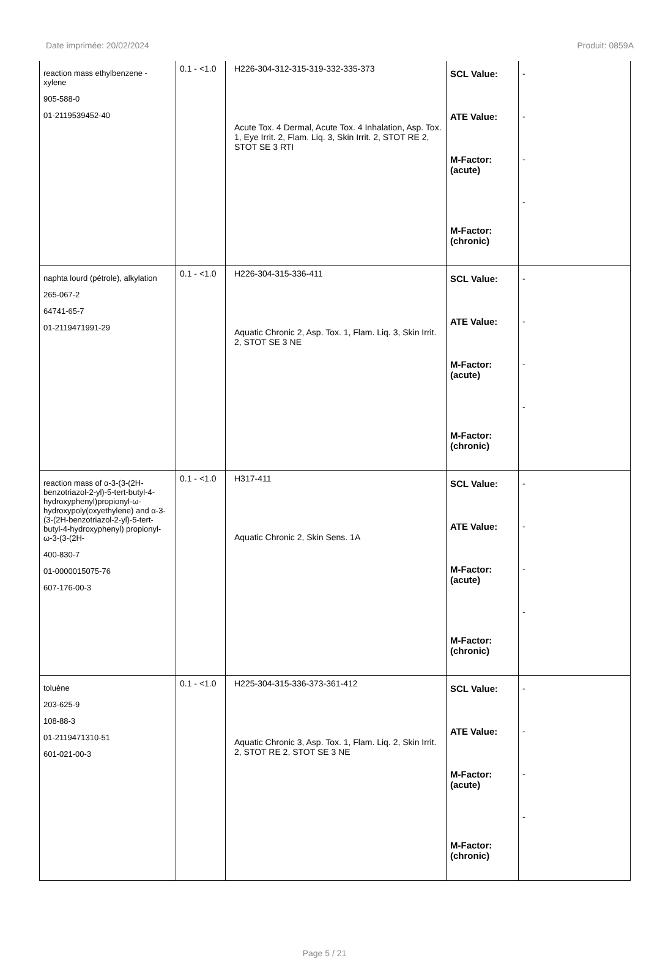Date imprimée: 20/02/2024 Produit: 0859A
| reaction mass ethylbenzene - xylene 905-588-0 01-2119539452-40 | 0.1 - <1.0 | H226-304-312-315-319-332-335-373 Acute Tox. 4 Dermal, Acute Tox. 4 Inhalation, Asp. Tox. 1, Eye Irrit. 2, Flam. Liq. 3, Skin Irrit. 2, STOT RE 2, STOT SE 3 RTI | SCL Value: ATE Value: M-Factor: (acute) M-Factor: (chronic) | - - - - |
| naphta lourd (pétrole), alkylation 265-067-2 64741-65-7 01-2119471991-29 | 0.1 - <1.0 | H226-304-315-336-411 Aquatic Chronic 2, Asp. Tox. 1, Flam. Liq. 3, Skin Irrit. 2, STOT SE 3 NE | SCL Value: ATE Value: M-Factor: (acute) M-Factor: (chronic) | - - - - |
| reaction mass of α-3-(3-(2H-benzotriazol-2-yl)-5-tert-butyl-4-hydroxyphenyl)propionyl-ω-hydroxypoly(oxyethylene) and α-3-(3-(2H-benzotriazol-2-yl)-5-tert-butyl-4-hydroxyphenyl) propionyl-ω-3-(3-(2H- 400-830-7 01-0000015075-76 607-176-00-3 | 0.1 - <1.0 | H317-411 Aquatic Chronic 2, Skin Sens. 1A | SCL Value: ATE Value: M-Factor: (acute) M-Factor: (chronic) | - - - - |
| toluène 203-625-9 108-88-3 01-2119471310-51 601-021-00-3 | 0.1 - <1.0 | H225-304-315-336-373-361-412 Aquatic Chronic 3, Asp. Tox. 1, Flam. Liq. 2, Skin Irrit. 2, STOT RE 2, STOT SE 3 NE | SCL Value: ATE Value: M-Factor: (acute) M-Factor: (chronic) | - - - - |
Page 5 / 21